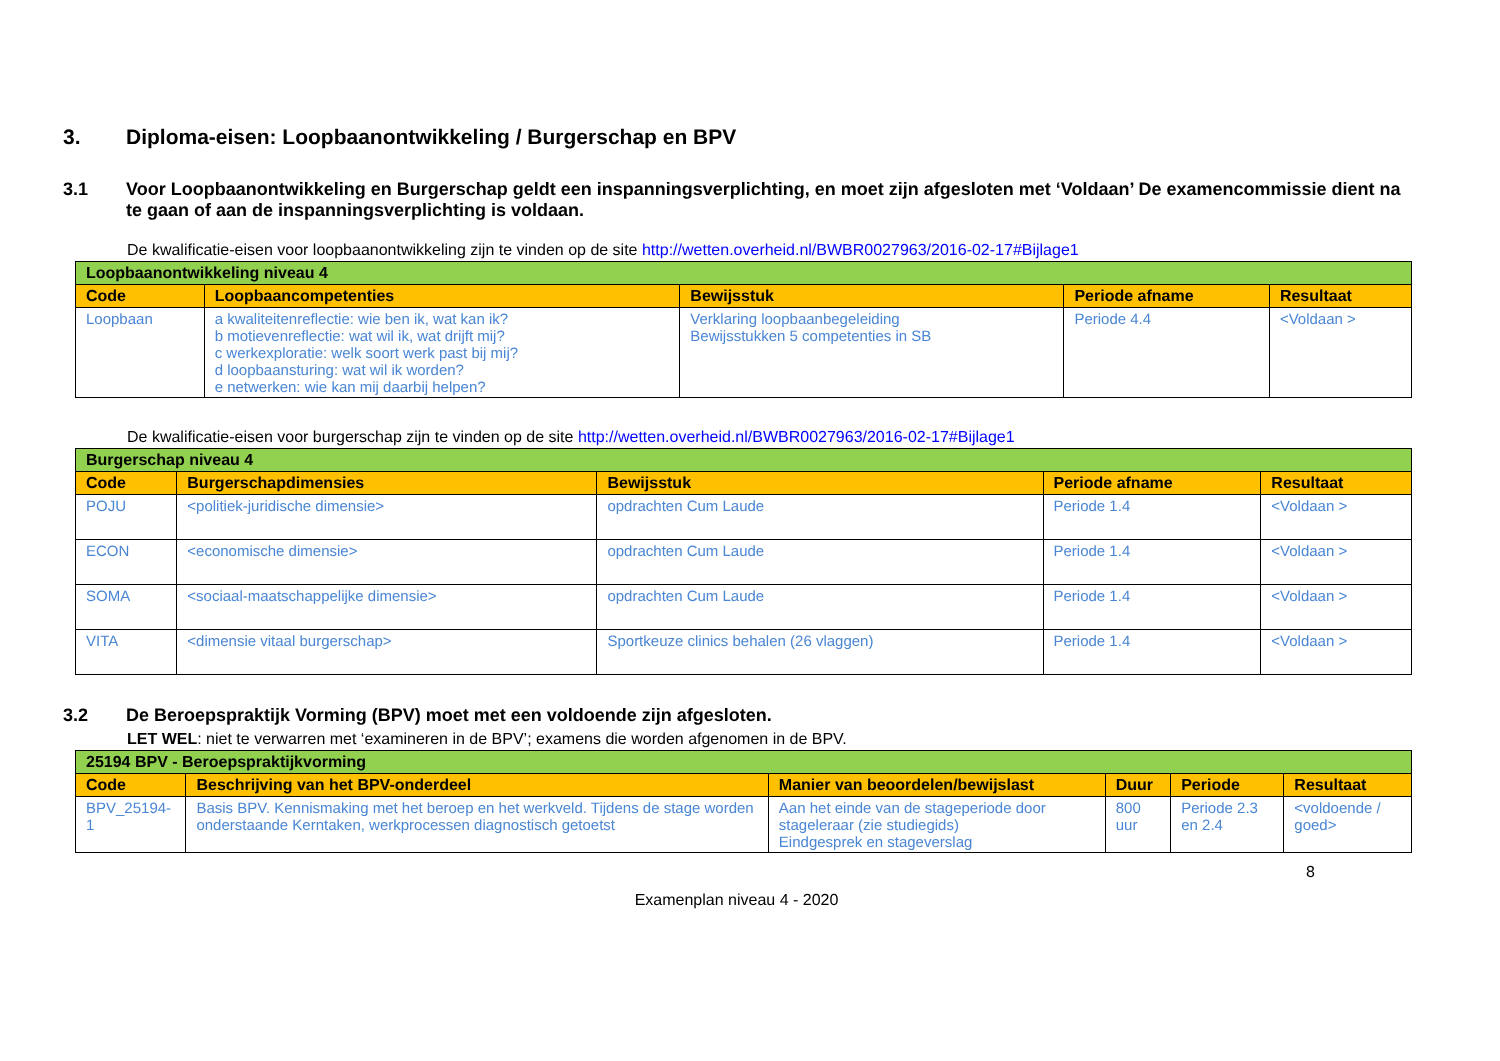3. Diploma-eisen: Loopbaanontwikkeling / Burgerschap en BPV
3.1 Voor Loopbaanontwikkeling en Burgerschap geldt een inspanningsverplichting, en moet zijn afgesloten met ‘Voldaan’ De examencommissie dient na te gaan of aan de inspanningsverplichting is voldaan.
De kwalificatie-eisen voor loopbaanontwikkeling zijn te vinden op de site http://wetten.overheid.nl/BWBR0027963/2016-02-17#Bijlage1
| Loopbaanontwikkeling niveau 4 | | | | |
| Code | Loopbaancompetenties | Bewijsstuk | Periode afname | Resultaat |
| Loopbaan | a kwaliteitenreflectie: wie ben ik, wat kan ik? b motievenreflectie: wat wil ik, wat drijft mij? c werkexploratie: welk soort werk past bij mij? d loopbaansturing: wat wil ik worden? e netwerken: wie kan mij daarbij helpen? | Verklaring loopbaanbegeleiding Bewijsstukken 5 competenties in SB | Periode 4.4 | <Voldaan > |
De kwalificatie-eisen voor burgerschap zijn te vinden op de site http://wetten.overheid.nl/BWBR0027963/2016-02-17#Bijlage1
| Burgerschap niveau 4 | | | | |
| Code | Burgerschapdimensies | Bewijsstuk | Periode afname | Resultaat |
| POJU | <politiek-juridische dimensie> | opdrachten Cum Laude | Periode 1.4 | <Voldaan > |
| ECON | <economische dimensie> | opdrachten Cum Laude | Periode 1.4 | <Voldaan > |
| SOMA | <sociaal-maatschappelijke dimensie> | opdrachten Cum Laude | Periode 1.4 | <Voldaan > |
| VITA | <dimensie vitaal burgerschap> | Sportkeuze clinics behalen (26 vlaggen) | Periode 1.4 | <Voldaan > |
3.2 De Beroepspraktijk Vorming (BPV) moet met een voldoende zijn afgesloten.
LET WEL: niet te verwarren met ‘examineren in de BPV’; examens die worden afgenomen in de BPV.
| 25194 BPV - Beroepspraktijkvorming | | | | | |
| Code | Beschrijving van het BPV-onderdeel | Manier van beoordelen/bewijslast | Duur | Periode | Resultaat |
| BPV_25194-1 | Basis BPV. Kennismaking met het beroep en het werkveld. Tijdens de stage worden onderstaande Kerntaken, werkprocessen diagnostisch getoetst | Aan het einde van de stageperiode door stageleraar (zie studiegids) Eindgesprek en stageverslag | 800 uur | Periode 2.3 en 2.4 | <voldoende / goed> |
8
Examenplan niveau 4 - 2020